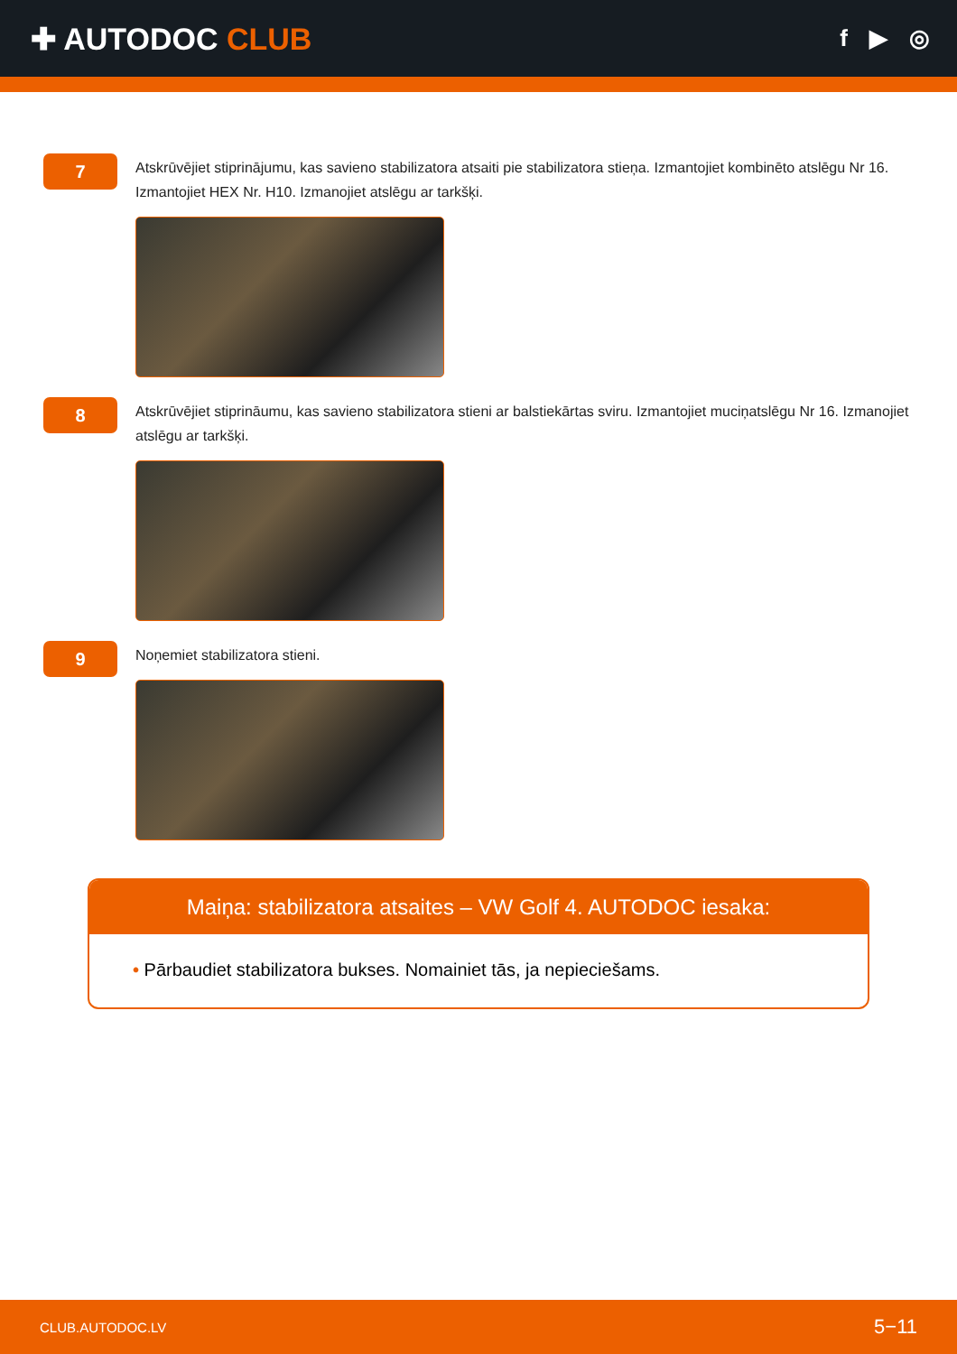✚ AUTODOC CLUB
f ▶ ◎
7
Atskrūvējiet stiprinājumu, kas savieno stabilizatora atsaiti pie stabilizatora stieņa. Izmantojiet kombinēto atslēgu Nr 16. Izmantojiet HEX Nr. H10. Izmanojiet atslēgu ar tarkšķi.
8
Atskrūvējiet stiprināumu, kas savieno stabilizatora stieni ar balstiekārtas sviru. Izmantojiet muciņatslēgu Nr 16. Izmanojiet atslēgu ar tarkšķi.
9
Noņemiet stabilizatora stieni.
Maiņa: stabilizatora atsaites – VW Golf 4. AUTODOC iesaka:
• Pārbaudiet stabilizatora bukses. Nomainiet tās, ja nepieciešams.
CLUB.AUTODOC.LV 5−11